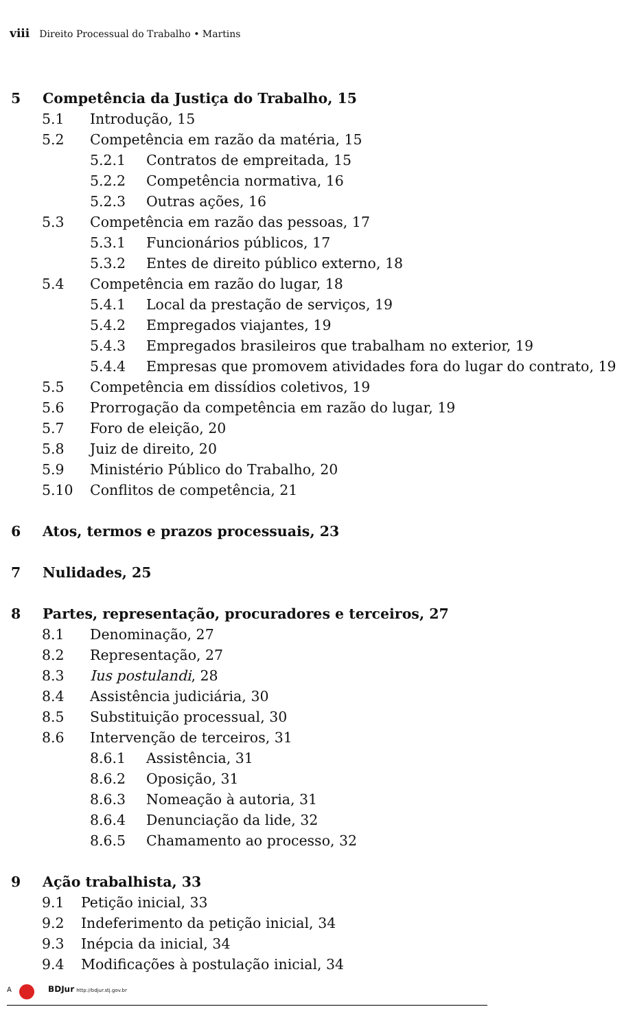viii Direito Processual do Trabalho • Martins
5 Competência da Justiça do Trabalho, 15
5.1 Introdução, 15
5.2 Competência em razão da matéria, 15
5.2.1 Contratos de empreitada, 15
5.2.2 Competência normativa, 16
5.2.3 Outras ações, 16
5.3 Competência em razão das pessoas, 17
5.3.1 Funcionários públicos, 17
5.3.2 Entes de direito público externo, 18
5.4 Competência em razão do lugar, 18
5.4.1 Local da prestação de serviços, 19
5.4.2 Empregados viajantes, 19
5.4.3 Empregados brasileiros que trabalham no exterior, 19
5.4.4 Empresas que promovem atividades fora do lugar do contrato, 19
5.5 Competência em dissídios coletivos, 19
5.6 Prorrogação da competência em razão do lugar, 19
5.7 Foro de eleição, 20
5.8 Juiz de direito, 20
5.9 Ministério Público do Trabalho, 20
5.10 Conflitos de competência, 21
6 Atos, termos e prazos processuais, 23
7 Nulidades, 25
8 Partes, representação, procuradores e terceiros, 27
8.1 Denominação, 27
8.2 Representação, 27
8.3 Ius postulandi, 28
8.4 Assistência judiciária, 30
8.5 Substituição processual, 30
8.6 Intervenção de terceiros, 31
8.6.1 Assistência, 31
8.6.2 Oposição, 31
8.6.3 Nomeação à autoria, 31
8.6.4 Denunciação da lide, 32
8.6.5 Chamamento ao processo, 32
9 Ação trabalhista, 33
9.1 Petição inicial, 33
9.2 Indeferimento da petição inicial, 34
9.3 Inépcia da inicial, 34
9.4 Modificações à postulação inicial, 34
A BDJur http://bdjur.stj.gov.br